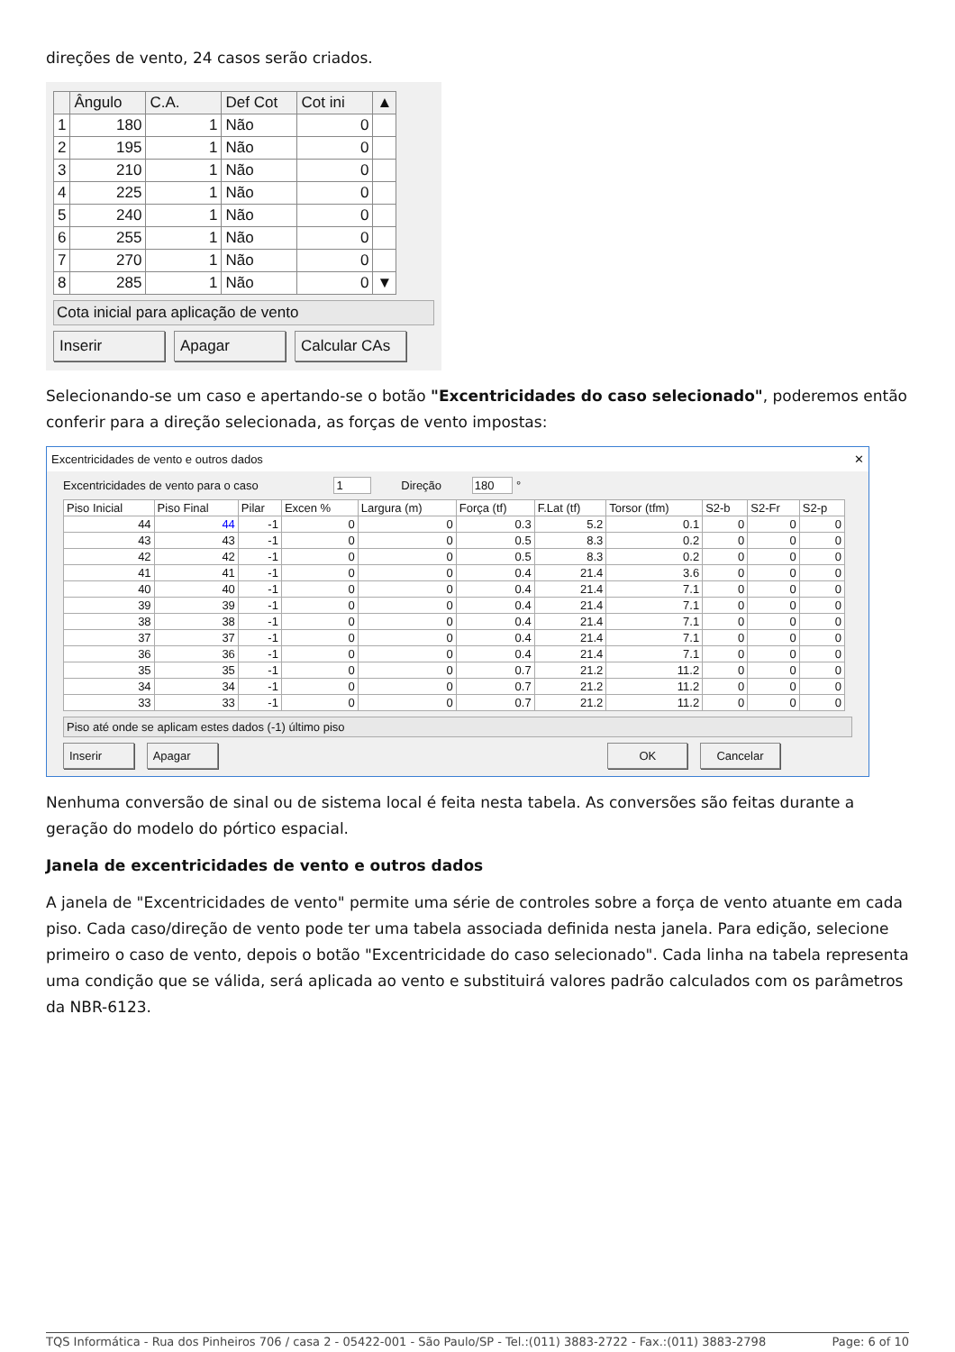direções de vento, 24 casos serão criados.
| | Ângulo | C.A. | Def Cot | Cot ini | ▲ |
| --- | --- | --- | --- | --- | --- |
| 1 | 180 | 1 | Não | 0 | |
| 2 | 195 | 1 | Não | 0 | |
| 3 | 210 | 1 | Não | 0 | |
| 4 | 225 | 1 | Não | 0 | |
| 5 | 240 | 1 | Não | 0 | |
| 6 | 255 | 1 | Não | 0 | |
| 7 | 270 | 1 | Não | 0 | |
| 8 | 285 | 1 | Não | 0 | ▼ |
Cota inicial para aplicação de vento
Inserir Apagar Calcular CAs
Selecionando-se um caso e apertando-se o botão "Excentricidades do caso selecionado", poderemos então conferir para a direção selecionada, as forças de vento impostas:
Excentricidades de vento e outros dados ✕
Excentricidades de vento para o caso 1 Direção 180 °
| Piso Inicial | Piso Final | Pilar | Excen % | Largura (m) | Força (tf) | F.Lat (tf) | Torsor (tfm) | S2-b | S2-Fr | S2-p |
| --- | --- | --- | --- | --- | --- | --- | --- | --- | --- | --- |
| 44 | 44 | -1 | 0 | 0 | 0.3 | 5.2 | 0.1 | 0 | 0 | 0 |
| 43 | 43 | -1 | 0 | 0 | 0.5 | 8.3 | 0.2 | 0 | 0 | 0 |
| 42 | 42 | -1 | 0 | 0 | 0.5 | 8.3 | 0.2 | 0 | 0 | 0 |
| 41 | 41 | -1 | 0 | 0 | 0.4 | 21.4 | 3.6 | 0 | 0 | 0 |
| 40 | 40 | -1 | 0 | 0 | 0.4 | 21.4 | 7.1 | 0 | 0 | 0 |
| 39 | 39 | -1 | 0 | 0 | 0.4 | 21.4 | 7.1 | 0 | 0 | 0 |
| 38 | 38 | -1 | 0 | 0 | 0.4 | 21.4 | 7.1 | 0 | 0 | 0 |
| 37 | 37 | -1 | 0 | 0 | 0.4 | 21.4 | 7.1 | 0 | 0 | 0 |
| 36 | 36 | -1 | 0 | 0 | 0.4 | 21.4 | 7.1 | 0 | 0 | 0 |
| 35 | 35 | -1 | 0 | 0 | 0.7 | 21.2 | 11.2 | 0 | 0 | 0 |
| 34 | 34 | -1 | 0 | 0 | 0.7 | 21.2 | 11.2 | 0 | 0 | 0 |
| 33 | 33 | -1 | 0 | 0 | 0.7 | 21.2 | 11.2 | 0 | 0 | 0 |
Piso até onde se aplicam estes dados (-1) último piso
Inserir Apagar OK Cancelar
Nenhuma conversão de sinal ou de sistema local é feita nesta tabela. As conversões são feitas durante a geração do modelo do pórtico espacial.
Janela de excentricidades de vento e outros dados
A janela de "Excentricidades de vento" permite uma série de controles sobre a força de vento atuante em cada piso. Cada caso/direção de vento pode ter uma tabela associada definida nesta janela. Para edição, selecione primeiro o caso de vento, depois o botão "Excentricidade do caso selecionado". Cada linha na tabela representa uma condição que se válida, será aplicada ao vento e substituirá valores padrão calculados com os parâmetros da NBR-6123.
TQS Informática - Rua dos Pinheiros 706 / casa 2 - 05422-001 - São Paulo/SP - Tel.:(011) 3883-2722 - Fax.:(011) 3883-2798 Page: 6 of 10